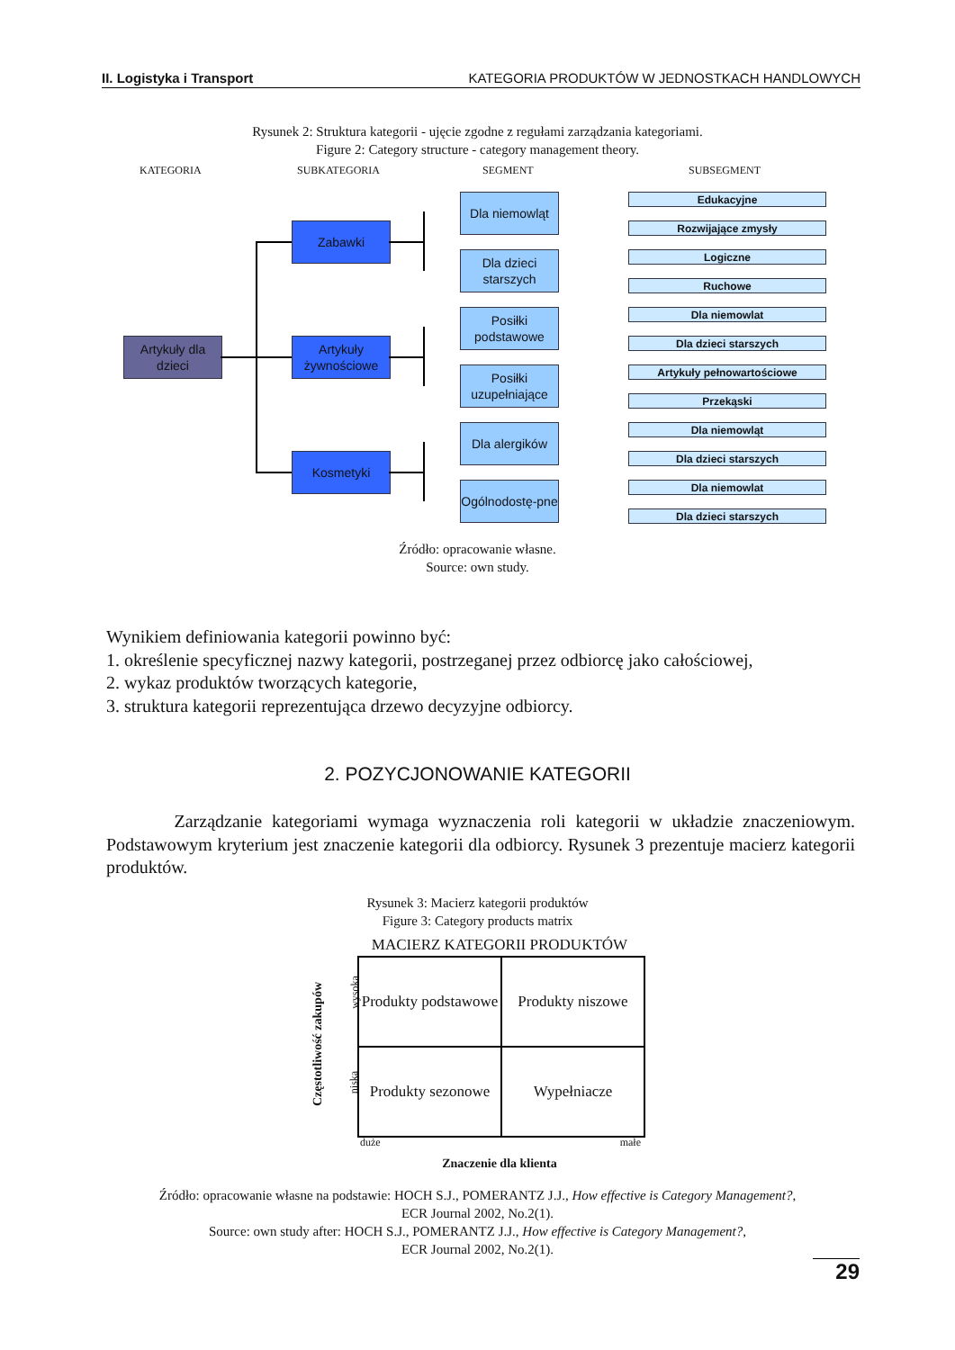II. Logistyka i Transport KATEGORIA PRODUKTÓW W JEDNOSTKACH HANDLOWYCH
Rysunek 2: Struktura kategorii - ujęcie zgodne z regułami zarządzania kategoriami.
Figure 2: Category structure - category management theory.
KATEGORIA SUBKATEGORIA SEGMENT SUBSEGMENT
Artykuły dla dzieci
Zabawki
Artykuły żywnościowe
Kosmetyki
Dla niemowląt
Dla dzieci starszych
Posiłki podstawowe
Posiłki uzupełniające
Dla alergików
Ogólnodostę-pne
Edukacyjne
Rozwijające zmysły
Logiczne
Ruchowe
Dla niemowlat
Dla dzieci starszych
Artykuły pełnowartościowe
Przekąski
Dla niemowląt
Dla dzieci starszych
Dla niemowlat
Dla dzieci starszych
Źródło: opracowanie własne.
Source: own study.
Wynikiem definiowania kategorii powinno być:
1. określenie specyficznej nazwy kategorii, postrzeganej przez odbiorcę jako całościowej,
2. wykaz produktów tworzących kategorie,
3. struktura kategorii reprezentująca drzewo decyzyjne odbiorcy.
2. POZYCJONOWANIE KATEGORII
Zarządzanie kategoriami wymaga wyznaczenia roli kategorii w układzie znaczeniowym. Podstawowym kryterium jest znaczenie kategorii dla odbiorcy. Rysunek 3 prezentuje macierz kategorii produktów.
Rysunek 3: Macierz kategorii produktów
Figure 3: Category products matrix
MACIERZ KATEGORII PRODUKTÓW
Częstotliwość zakupów
wysoka
niska
| Produkty podstawowe | Produkty niszowe |
| Produkty sezonowe | Wypełniacze |
duże małe
Znaczenie dla klienta
Źródło: opracowanie własne na podstawie: HOCH S.J., POMERANTZ J.J., How effective is Category Management?,
ECR Journal 2002, No.2(1).
Source: own study after: HOCH S.J., POMERANTZ J.J., How effective is Category Management?,
ECR Journal 2002, No.2(1).
29